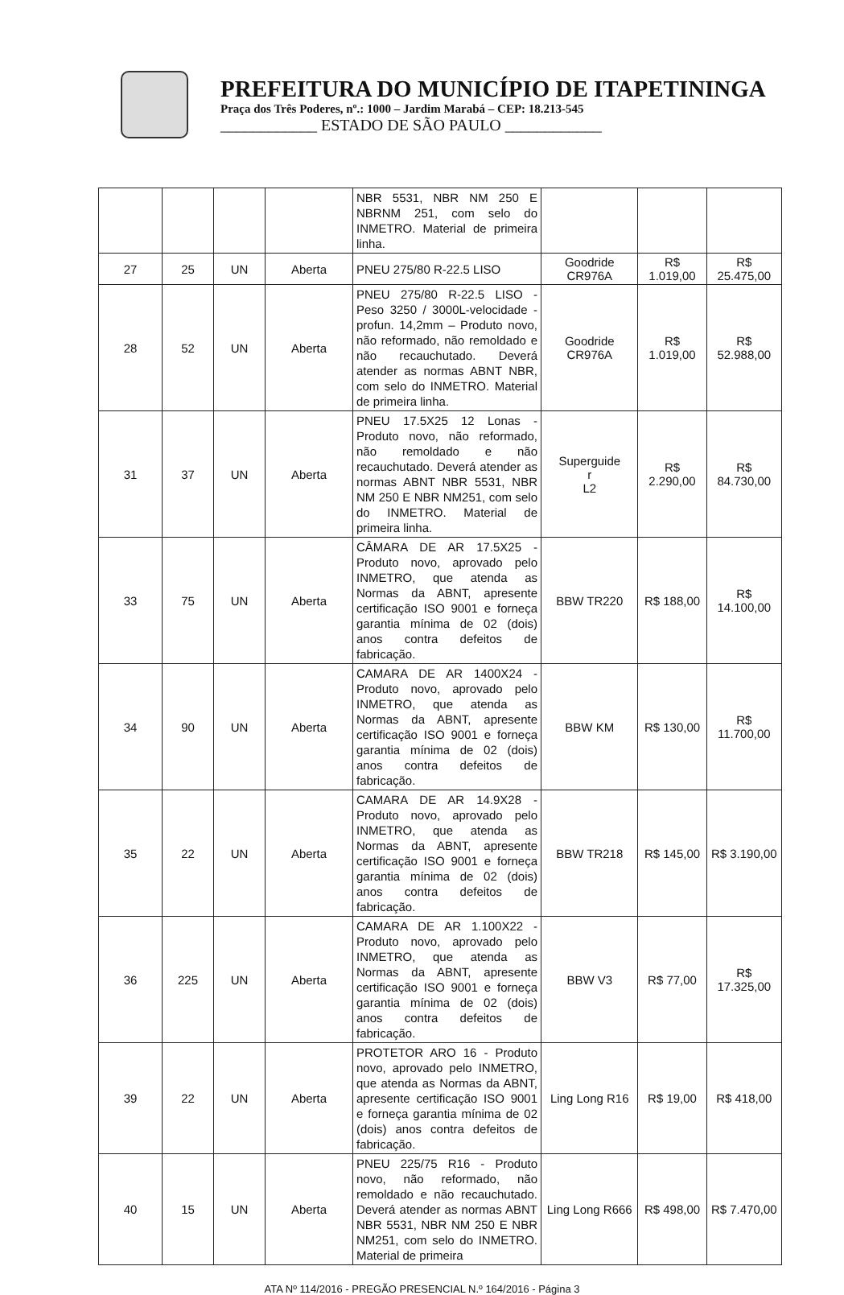PREFEITURA DO MUNICÍPIO DE ITAPETININGA
Praça dos Três Poderes, nº.: 1000 – Jardim Marabá – CEP: 18.213-545
____________ ESTADO DE SÃO PAULO ____________
| | | | | NBR 5531, NBR NM 250 E NBRNM 251, com selo do INMETRO. Material de primeira linha. | | | |
| 27 | 25 | UN | Aberta | PNEU 275/80 R-22.5 LISO | Goodride CR976A | R$ 1.019,00 | R$ 25.475,00 |
| 28 | 52 | UN | Aberta | PNEU 275/80 R-22.5 LISO - Peso 3250 / 3000L-velocidade - profun. 14,2mm – Produto novo, não reformado, não remoldado e não recauchutado. Deverá atender as normas ABNT NBR, com selo do INMETRO. Material de primeira linha. | Goodride CR976A | R$ 1.019,00 | R$ 52.988,00 |
| 31 | 37 | UN | Aberta | PNEU 17.5X25 12 Lonas - Produto novo, não reformado, não remoldado e não recauchutado. Deverá atender as normas ABNT NBR 5531, NBR NM 250 E NBR NM251, com selo do INMETRO. Material de primeira linha. | Superguide r L2 | R$ 2.290,00 | R$ 84.730,00 |
| 33 | 75 | UN | Aberta | CÂMARA DE AR 17.5X25 - Produto novo, aprovado pelo INMETRO, que atenda as Normas da ABNT, apresente certificação ISO 9001 e forneça garantia mínima de 02 (dois) anos contra defeitos de fabricação. | BBW TR220 | R$ 188,00 | R$ 14.100,00 |
| 34 | 90 | UN | Aberta | CAMARA DE AR 1400X24 - Produto novo, aprovado pelo INMETRO, que atenda as Normas da ABNT, apresente certificação ISO 9001 e forneça garantia mínima de 02 (dois) anos contra defeitos de fabricação. | BBW KM | R$ 130,00 | R$ 11.700,00 |
| 35 | 22 | UN | Aberta | CAMARA DE AR 14.9X28 - Produto novo, aprovado pelo INMETRO, que atenda as Normas da ABNT, apresente certificação ISO 9001 e forneça garantia mínima de 02 (dois) anos contra defeitos de fabricação. | BBW TR218 | R$ 145,00 | R$ 3.190,00 |
| 36 | 225 | UN | Aberta | CAMARA DE AR 1.100X22 - Produto novo, aprovado pelo INMETRO, que atenda as Normas da ABNT, apresente certificação ISO 9001 e forneça garantia mínima de 02 (dois) anos contra defeitos de fabricação. | BBW V3 | R$ 77,00 | R$ 17.325,00 |
| 39 | 22 | UN | Aberta | PROTETOR ARO 16 - Produto novo, aprovado pelo INMETRO, que atenda as Normas da ABNT, apresente certificação ISO 9001 e forneça garantia mínima de 02 (dois) anos contra defeitos de fabricação. | Ling Long R16 | R$ 19,00 | R$ 418,00 |
| 40 | 15 | UN | Aberta | PNEU 225/75 R16 - Produto novo, não reformado, não remoldado e não recauchutado. Deverá atender as normas ABNT NBR 5531, NBR NM 250 E NBR NM251, com selo do INMETRO. Material de primeira | Ling Long R666 | R$ 498,00 | R$ 7.470,00 |
ATA Nº 114/2016 - PREGÃO PRESENCIAL N.º 164/2016 - Página 3